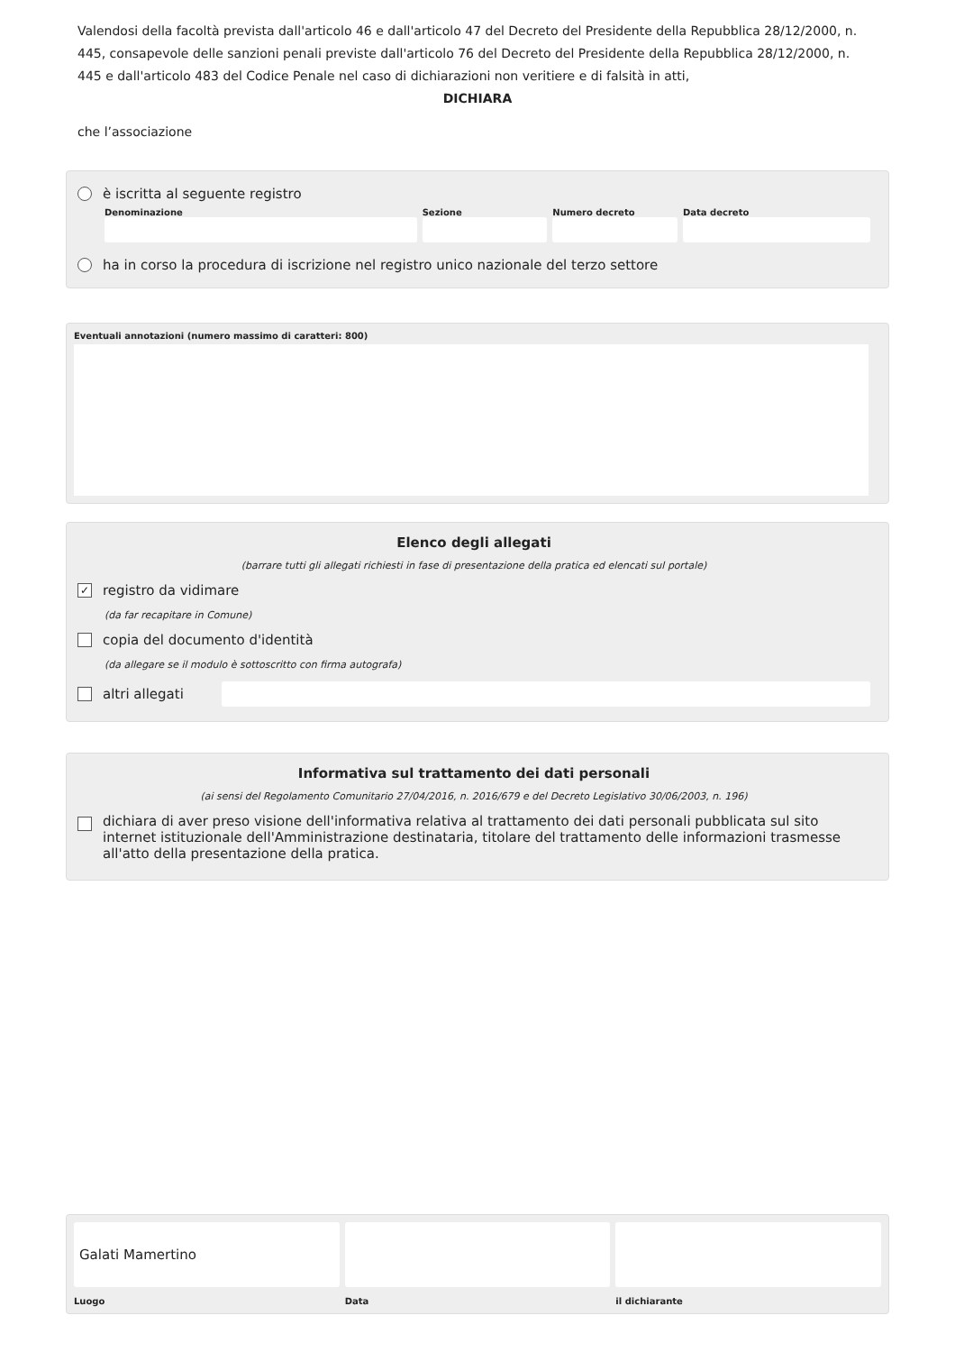Valendosi della facoltà prevista dall'articolo 46 e dall'articolo 47 del Decreto del Presidente della Repubblica 28/12/2000, n. 445, consapevole delle sanzioni penali previste dall'articolo 76 del Decreto del Presidente della Repubblica 28/12/2000, n. 445 e dall'articolo 483 del Codice Penale nel caso di dichiarazioni non veritiere e di falsità in atti,
DICHIARA
che l’associazione
è iscritta al seguente registro
Denominazione Sezione Numero decreto Data decreto
ha in corso la procedura di iscrizione nel registro unico nazionale del terzo settore
Eventuali annotazioni (numero massimo di caratteri: 800)
Elenco degli allegati
(barrare tutti gli allegati richiesti in fase di presentazione della pratica ed elencati sul portale)
✓ registro da vidimare
(da far recapitare in Comune)
copia del documento d'identità
(da allegare se il modulo è sottoscritto con firma autografa)
altri allegati
Informativa sul trattamento dei dati personali
(ai sensi del Regolamento Comunitario 27/04/2016, n. 2016/679 e del Decreto Legislativo 30/06/2003, n. 196)
dichiara di aver preso visione dell'informativa relativa al trattamento dei dati personali pubblicata sul sito internet istituzionale dell'Amministrazione destinataria, titolare del trattamento delle informazioni trasmesse all'atto della presentazione della pratica.
Galati Mamertino
Luogo
Data il dichiarante